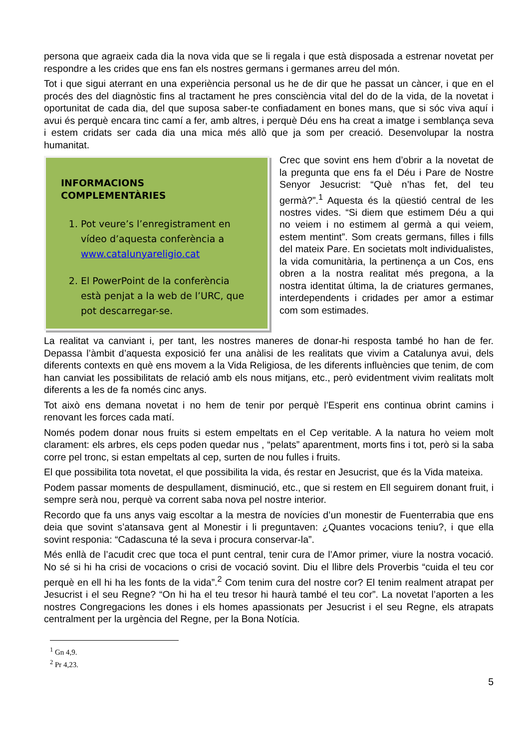persona que agraeix cada dia la nova vida que se li regala i que està disposada a estrenar novetat per respondre a les crides que ens fan els nostres germans i germanes arreu del món.
Tot i que sigui aterrant en una experiència personal us he de dir que he passat un càncer, i que en el procés des del diagnòstic fins al tractament he pres consciència vital del do de la vida, de la novetat i oportunitat de cada dia, del que suposa saber-te confiadament en bones mans, que si sóc viva aquí i avui és perquè encara tinc camí a fer, amb altres, i perquè Déu ens ha creat a imatge i semblança seva i estem cridats ser cada dia una mica més allò que ja som per creació. Desenvolupar la nostra humanitat.
INFORMACIONS COMPLEMENTÀRIES
1. Pot veure’s l’enregistrament en vídeo d’aquesta conferència a www.catalunyareligio.cat
2. El PowerPoint de la conferència està penjat a la web de l’URC, que pot descarregar-se.
Crec que sovint ens hem d’obrir a la novetat de la pregunta que ens fa el Déu i Pare de Nostre Senyor Jesucrist: “Què n’has fet, del teu germà?”.<sup>1</sup> Aquesta és la qüestió central de les nostres vides. “Si diem que estimem Déu a qui no veiem i no estimem al germà a qui veiem, estem mentint”. Som creats germans, filles i fills del mateix Pare. En societats molt individualistes, la vida comunitària, la pertinença a un Cos, ens obren a la nostra realitat més pregona, a la nostra identitat última, la de criatures germanes, interdependents i cridades per amor a estimar com som estimades.
La realitat va canviant i, per tant, les nostres maneres de donar-hi resposta també ho han de fer. Depassa l’àmbit d’aquesta exposició fer una anàlisi de les realitats que vivim a Catalunya avui, dels diferents contexts en què ens movem a la Vida Religiosa, de les diferents influències que tenim, de com han canviat les possibilitats de relació amb els nous mitjans, etc., però evidentment vivim realitats molt diferents a les de fa només cinc anys.
Tot això ens demana novetat i no hem de tenir por perquè l’Esperit ens continua obrint camins i renovant les forces cada matí.
Només podem donar nous fruits si estem empeltats en el Cep veritable. A la natura ho veiem molt clarament: els arbres, els ceps poden quedar nus , “pelats” aparentment, morts fins i tot, però si la saba corre pel tronc, si estan empeltats al cep, surten de nou fulles i fruits.
El que possibilita tota novetat, el que possibilita la vida, és restar en Jesucrist, que és la Vida mateixa.
Podem passar moments de despullament, disminució, etc., que si restem en Ell seguirem donant fruit, i sempre serà nou, perquè va corrent saba nova pel nostre interior.
Recordo que fa uns anys vaig escoltar a la mestra de novícies d’un monestir de Fuenterrabia que ens deia que sovint s’atansava gent al Monestir i li preguntaven: ¿Quantes vocacions teniu?, i que ella sovint responia: “Cadascuna té la seva i procura conservar-la”.
Més enllà de l’acudit crec que toca el punt central, tenir cura de l’Amor primer, viure la nostra vocació. No sé si hi ha crisi de vocacions o crisi de vocació sovint. Diu el llibre dels Proverbis “cuida el teu cor perquè en ell hi ha les fonts de la vida”.<sup>2</sup> Com tenim cura del nostre cor? El tenim realment atrapat per Jesucrist i el seu Regne? “On hi ha el teu tresor hi haurà també el teu cor”. La novetat l’aporten a les nostres Congregacions les dones i els homes apassionats per Jesucrist i el seu Regne, els atrapats centralment per la urgència del Regne, per la Bona Notícia.
<sup>1</sup> Gn 4,9.
<sup>2</sup> Pr 4,23.
5